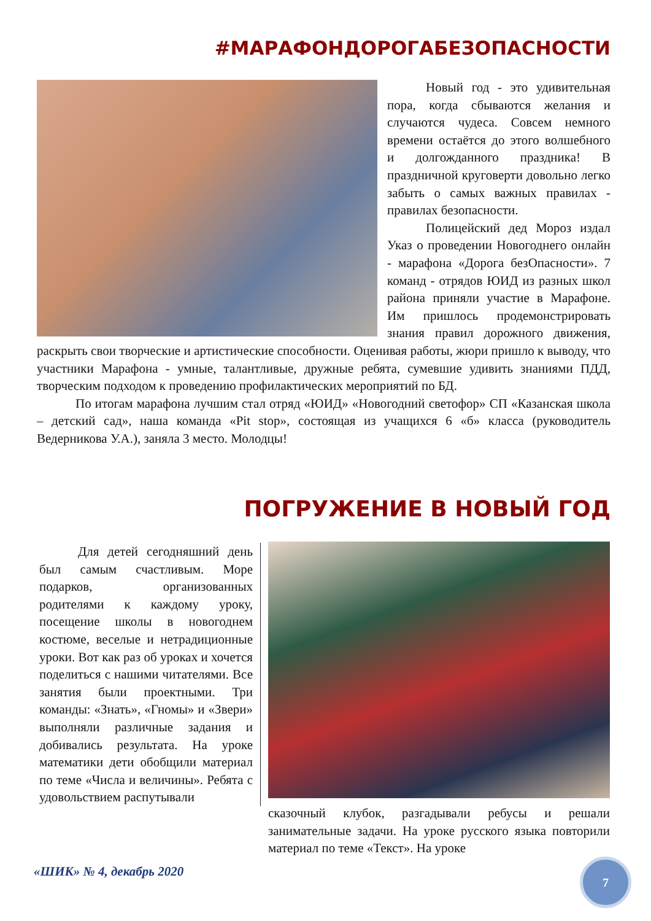#МАРАФОНДОРОГАБЕЗОПАСНОСТИ
Новый год - это удивительная пора, когда сбываются желания и случаются чудеса. Совсем немного времени остаётся до этого волшебного и долгожданного праздника! В праздничной круговерти довольно легко забыть о самых важных правилах - правилах безопасности.
Полицейский дед Мороз издал Указ о проведении Новогоднего онлайн - марафона «Дорога безОпасности». 7 команд - отрядов ЮИД из разных школ района приняли участие в Марафоне. Им пришлось продемонстрировать знания правил дорожного движения, раскрыть свои творческие и артистические способности. Оценивая работы, жюри пришло к выводу, что участники Марафона - умные, талантливые, дружные ребята, сумевшие удивить знаниями ПДД, творческим подходом к проведению профилактических мероприятий по БД.
По итогам марафона лучшим стал отряд «ЮИД» «Новогодний светофор» СП «Казанская школа – детский сад», наша команда «Pit stop», состоящая из учащихся 6 «б» класса (руководитель Ведерникова У.А.), заняла 3 место. Молодцы!
ПОГРУЖЕНИЕ В НОВЫЙ ГОД
Для детей сегодняшний день был самым счастливым. Море подарков, организованных родителями к каждому уроку, посещение школы в новогоднем костюме, веселые и нетрадиционные уроки. Вот как раз об уроках и хочется поделиться с нашими читателями. Все занятия были проектными. Три команды: «Знать», «Гномы» и «Звери» выполняли различные задания и добивались результата. На уроке математики дети обобщили материал по теме «Числа и величины». Ребята с удовольствием распутывали
сказочный клубок, разгадывали ребусы и решали занимательные задачи. На уроке русского языка повторили материал по теме «Текст». На уроке
«ШИК» № 4, декабрь 2020 7